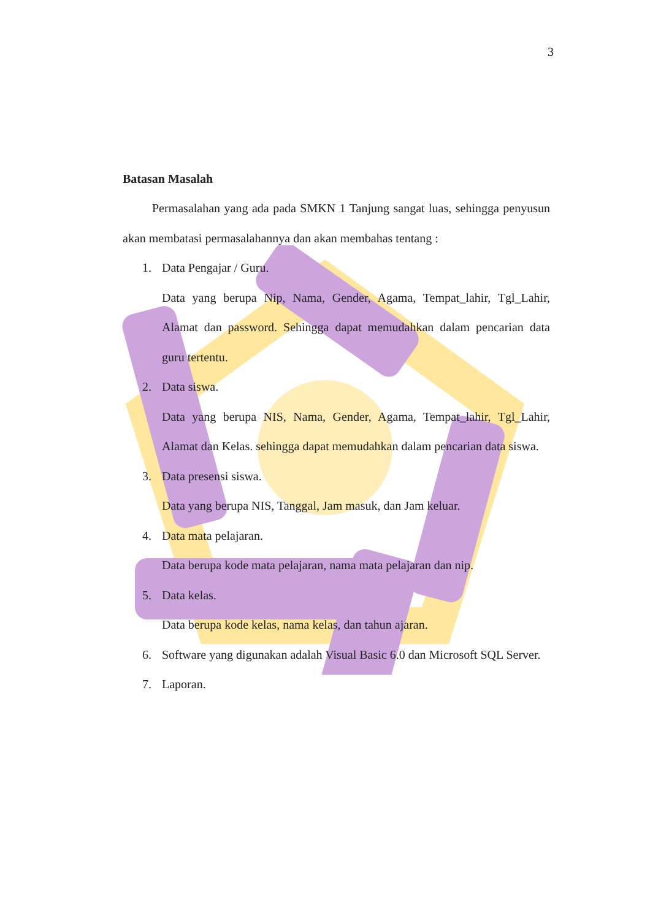3
Batasan Masalah
Permasalahan yang ada pada SMKN 1 Tanjung sangat luas, sehingga penyusun akan membatasi permasalahannya dan akan membahas tentang :
1. Data Pengajar / Guru.
Data yang berupa Nip, Nama, Gender, Agama, Tempat_lahir, Tgl_Lahir, Alamat dan password. Sehingga dapat memudahkan dalam pencarian data guru tertentu.
2. Data siswa.
Data yang berupa NIS, Nama, Gender, Agama, Tempat_lahir, Tgl_Lahir, Alamat dan Kelas. sehingga dapat memudahkan dalam pencarian data siswa.
3. Data presensi siswa.
Data yang berupa NIS, Tanggal, Jam masuk, dan Jam keluar.
4. Data mata pelajaran.
Data berupa kode mata pelajaran, nama mata pelajaran dan nip.
5. Data kelas.
Data berupa kode kelas, nama kelas, dan tahun ajaran.
6.
Software yang digunakan adalah Visual Basic 6.0 dan Microsoft SQL Server.
7. Laporan.